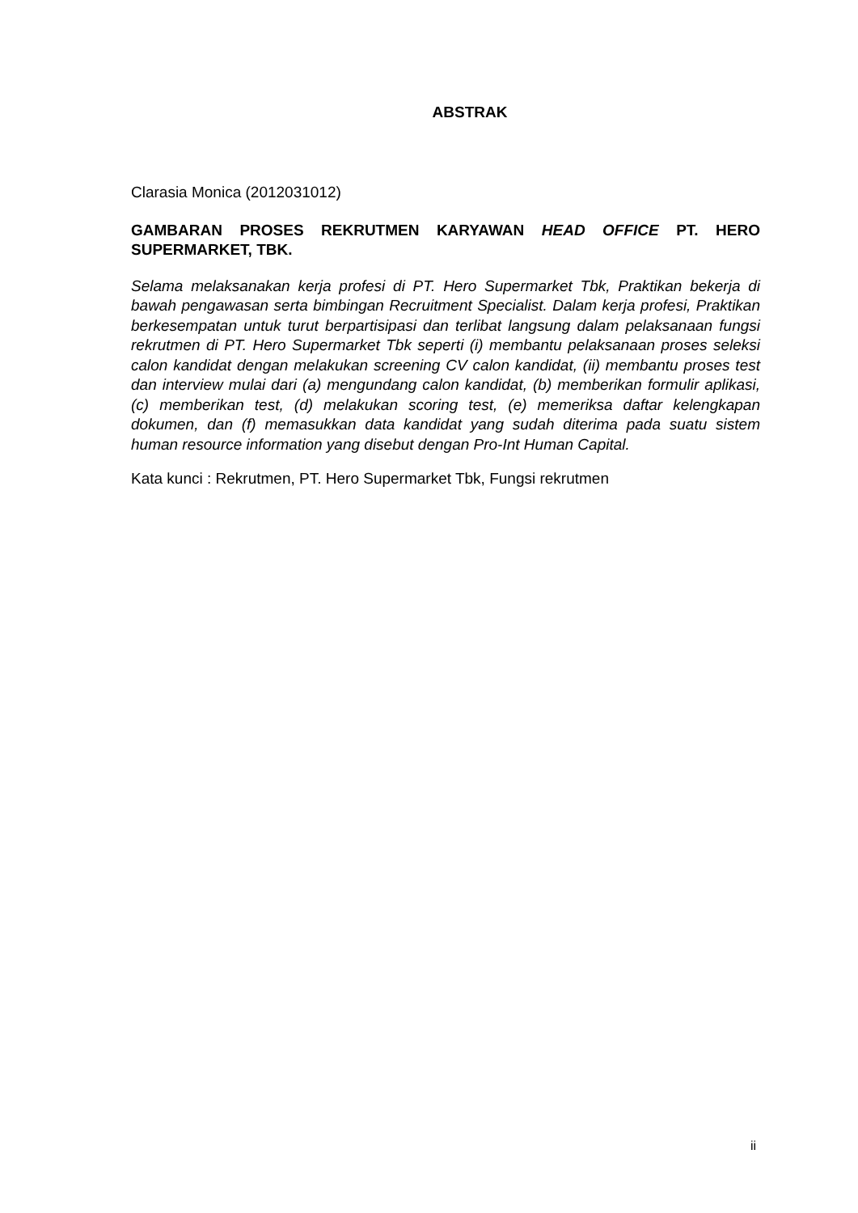ABSTRAK
Clarasia Monica (2012031012)
GAMBARAN PROSES REKRUTMEN KARYAWAN HEAD OFFICE PT. HERO SUPERMARKET, TBK.
Selama melaksanakan kerja profesi di PT. Hero Supermarket Tbk, Praktikan bekerja di bawah pengawasan serta bimbingan Recruitment Specialist. Dalam kerja profesi, Praktikan berkesempatan untuk turut berpartisipasi dan terlibat langsung dalam pelaksanaan fungsi rekrutmen di PT. Hero Supermarket Tbk seperti (i) membantu pelaksanaan proses seleksi calon kandidat dengan melakukan screening CV calon kandidat, (ii) membantu proses test dan interview mulai dari (a) mengundang calon kandidat, (b) memberikan formulir aplikasi,(c) memberikan test, (d) melakukan scoring test, (e) memeriksa daftar kelengkapan dokumen, dan (f) memasukkan data kandidat yang sudah diterima pada suatu sistem human resource information yang disebut dengan Pro-Int Human Capital.
Kata kunci : Rekrutmen, PT. Hero Supermarket Tbk, Fungsi rekrutmen
ii